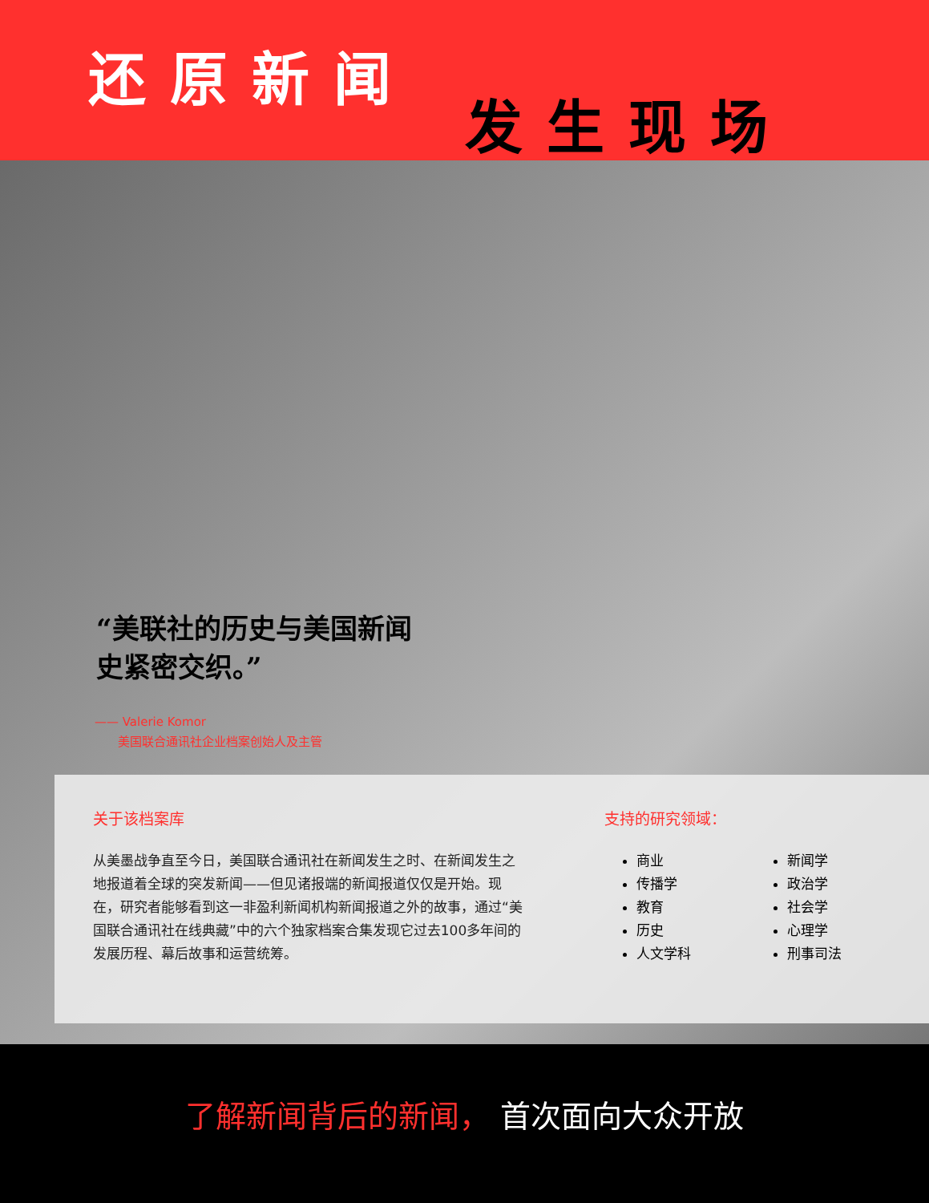还原新闻
发生现场
“美联社的历史与美国新闻史紧密交织。”
—— Valerie Komor
美国联合通讯社企业档案创始人及主管
关于该档案库
从美墨战争直至今日，美国联合通讯社在新闻发生之时、在新闻发生之地报道着全球的突发新闻——但见诸报端的新闻报道仅仅是开始。现在，研究者能够看到这一非盈利新闻机构新闻报道之外的故事，通过“美国联合通讯社在线典藏”中的六个独家档案合集发现它过去100多年间的发展历程、幕后故事和运营统筹。
支持的研究领域：
商业
传播学
教育
历史
人文学科
新闻学
政治学
社会学
心理学
刑事司法
了解新闻背后的新闻， 首次面向大众开放